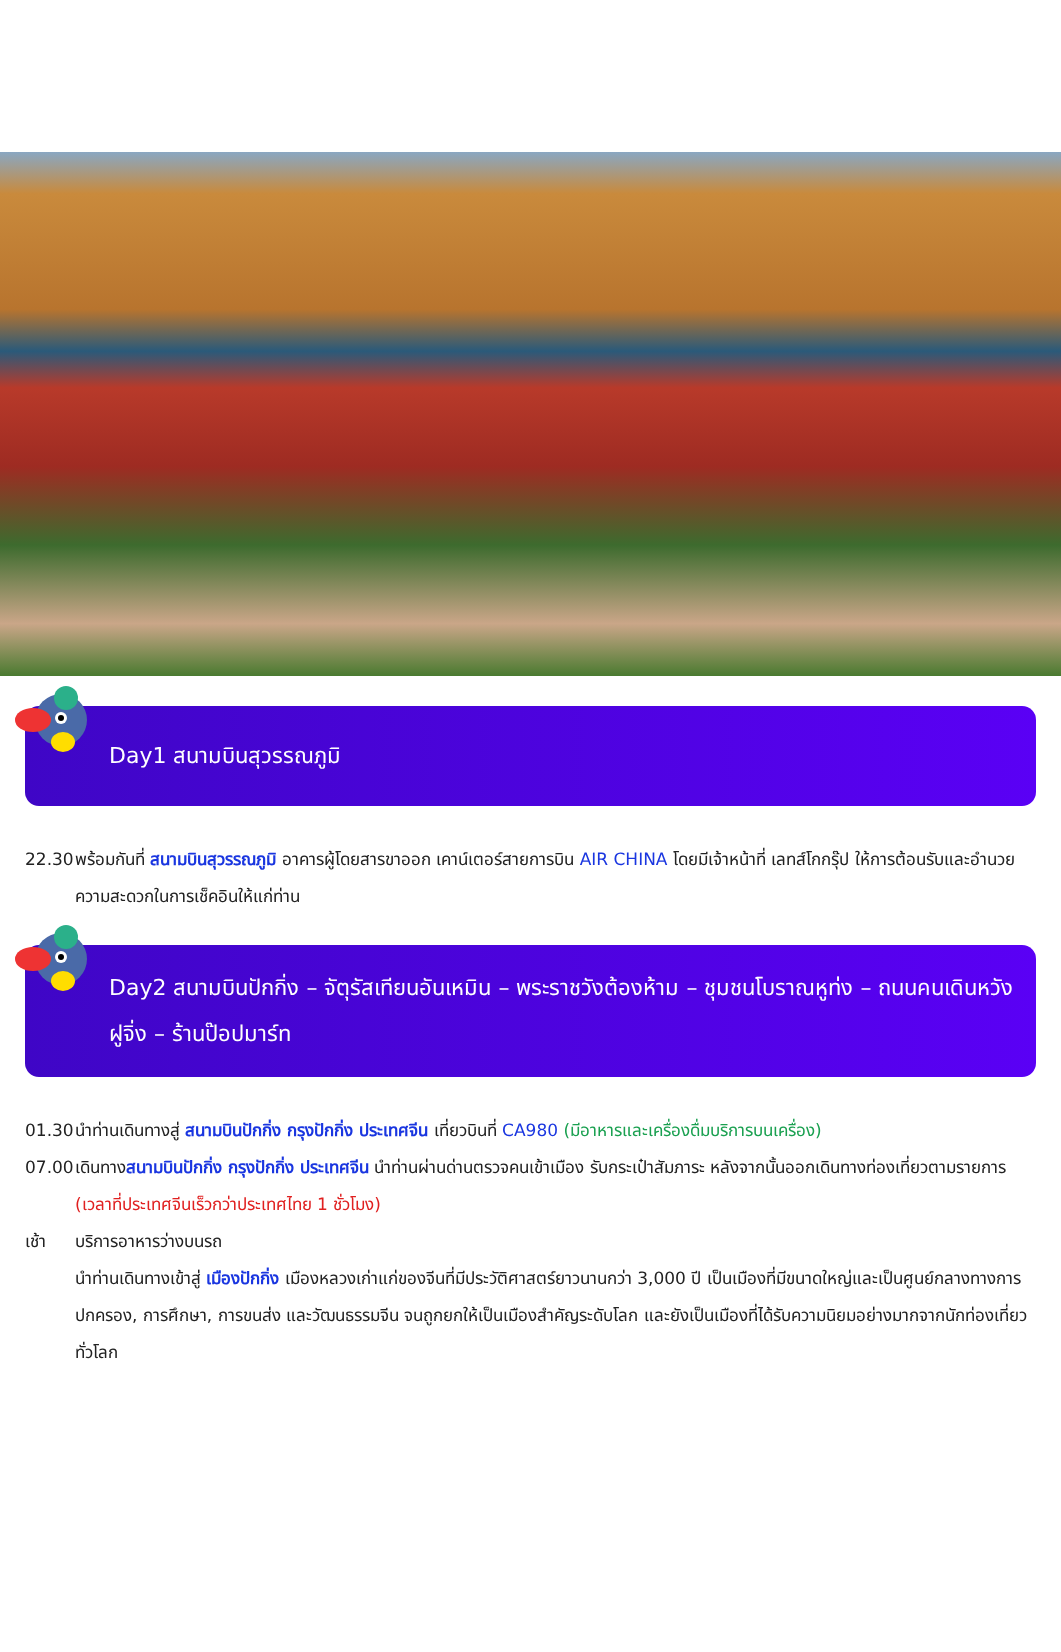Day1 สนามบินสุวรรณภูมิ
22.30 พร้อมกันที่ สนามบินสุวรรณภูมิ อาคารผู้โดยสารขาออก เคาน์เตอร์สายการบิน AIR CHINA โดยมีเจ้าหน้าที่ เลทส์โกกรุ๊ป ให้การต้อนรับและอำนวยความสะดวกในการเช็คอินให้แก่ท่าน
Day2 สนามบินปักกิ่ง – จัตุรัสเทียนอันเหมิน – พระราชวังต้องห้าม – ชุมชนโบราณหูท่ง – ถนนคนเดินหวังฝูจิ่ง – ร้านป๊อปมาร์ท
01.30 นำท่านเดินทางสู่ สนามบินปักกิ่ง กรุงปักกิ่ง ประเทศจีน เที่ยวบินที่ CA980 (มีอาหารและเครื่องดื่มบริการบนเครื่อง)
07.00 เดินทางสนามบินปักกิ่ง กรุงปักกิ่ง ประเทศจีน นำท่านผ่านด่านตรวจคนเข้าเมือง รับกระเป๋าสัมภาระ หลังจากนั้นออกเดินทางท่องเที่ยวตามรายการ (เวลาที่ประเทศจีนเร็วกว่าประเทศไทย 1 ชั่วโมง)
เช้า บริการอาหารว่างบนรถ
นำท่านเดินทางเข้าสู่ เมืองปักกิ่ง เมืองหลวงเก่าแก่ของจีนที่มีประวัติศาสตร์ยาวนานกว่า 3,000 ปี เป็นเมืองที่มีขนาดใหญ่และเป็นศูนย์กลางทางการปกครอง, การศึกษา, การขนส่ง และวัฒนธรรมจีน จนถูกยกให้เป็นเมืองสำคัญระดับโลก และยังเป็นเมืองที่ได้รับความนิยมอย่างมากจากนักท่องเที่ยวทั่วโลก